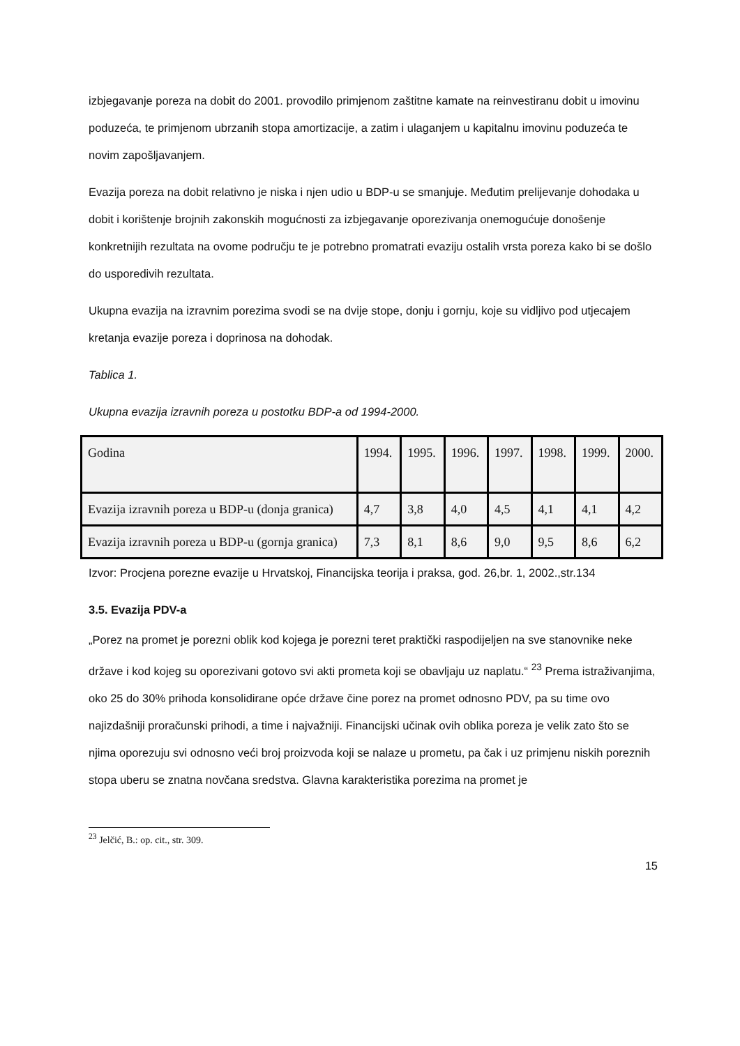izbjegavanje poreza na dobit do 2001. provodilo primjenom zaštitne kamate na reinvestiranu dobit u imovinu poduzeća, te primjenom ubrzanih stopa amortizacije, a zatim i ulaganjem u kapitalnu imovinu poduzeća te novim zapošljavanjem.
Evazija poreza na dobit relativno je niska i njen udio u BDP-u se smanjuje. Međutim prelijevanje dohodaka u dobit i korištenje brojnih zakonskih mogućnosti za izbjegavanje oporezivanja onemogućuje donošenje konkretnijih rezultata na ovome području te je potrebno promatrati evaziju ostalih vrsta poreza kako bi se došlo do usporedivih rezultata.
Ukupna evazija na izravnim porezima svodi se na dvije stope, donju i gornju, koje su vidljivo pod utjecajem kretanja evazije poreza i doprinosa na dohodak.
Tablica 1.
Ukupna evazija izravnih poreza u postotku BDP-a od 1994-2000.
| Godina | 1994. | 1995. | 1996. | 1997. | 1998. | 1999. | 2000. |
| Evazija izravnih poreza u BDP-u (donja granica) | 4,7 | 3,8 | 4,0 | 4,5 | 4,1 | 4,1 | 4,2 |
| Evazija izravnih poreza u BDP-u (gornja granica) | 7,3 | 8,1 | 8,6 | 9,0 | 9,5 | 8,6 | 6,2 |
Izvor: Procjena porezne evazije u Hrvatskoj, Financijska teorija i praksa, god. 26,br. 1, 2002.,str.134
3.5. Evazija PDV-a
„Porez na promet je porezni oblik kod kojega je porezni teret praktički raspodijeljen na sve stanovnike neke države i kod kojeg su oporezivani gotovo svi akti prometa koji se obavljaju uz naplatu.“ <sup>23</sup> Prema istraživanjima, oko 25 do 30% prihoda konsolidirane opće države čine porez na promet odnosno PDV, pa su time ovo najizdašniji proračunski prihodi, a time i najvažniji. Financijski učinak ovih oblika poreza je velik zato što se njima oporezuju svi odnosno veći broj proizvoda koji se nalaze u prometu, pa čak i uz primjenu niskih poreznih stopa uberu se znatna novčana sredstva. Glavna karakteristika porezima na promet je
<sup>23</sup> Jelčić, B.: op. cit., str. 309.
15